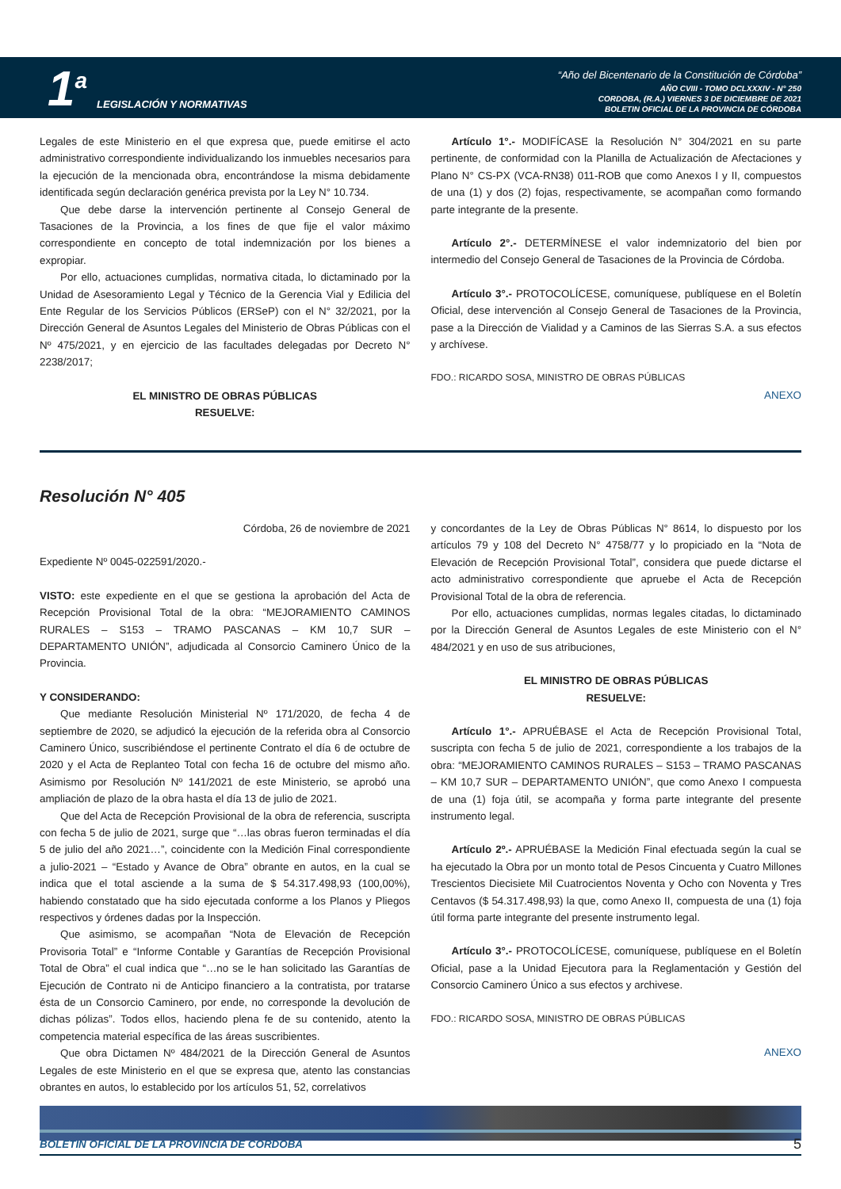1 a LEGISLACIÓN Y NORMATIVAS
“Año del Bicentenario de la Constitución de Córdoba”
AÑO CVIII - TOMO DCLXXXIV - N° 250
CORDOBA, (R.A.) VIERNES 3 DE DICIEMBRE DE 2021
BOLETIN OFICIAL DE LA PROVINCIA DE CÓRDOBA
Legales de este Ministerio en el que expresa que, puede emitirse el acto administrativo correspondiente individualizando los inmuebles necesarios para la ejecución de la mencionada obra, encontrándose la misma debidamente identificada según declaración genérica prevista por la Ley N° 10.734.
Que debe darse la intervención pertinente al Consejo General de Tasaciones de la Provincia, a los fines de que fije el valor máximo correspondiente en concepto de total indemnización por los bienes a expropiar.
Por ello, actuaciones cumplidas, normativa citada, lo dictaminado por la Unidad de Asesoramiento Legal y Técnico de la Gerencia Vial y Edilicia del Ente Regular de los Servicios Públicos (ERSeP) con el N° 32/2021, por la Dirección General de Asuntos Legales del Ministerio de Obras Públicas con el Nº 475/2021, y en ejercicio de las facultades delegadas por Decreto N° 2238/2017;
EL MINISTRO DE OBRAS PÚBLICAS
RESUELVE:
Artículo 1°.- MODIFÍCASE la Resolución N° 304/2021 en su parte pertinente, de conformidad con la Planilla de Actualización de Afectaciones y Plano N° CS-PX (VCA-RN38) 011-ROB que como Anexos I y II, compuestos de una (1) y dos (2) fojas, respectivamente, se acompañan como formando parte integrante de la presente.
Artículo 2°.- DETERMÍNESE el valor indemnizatorio del bien por intermedio del Consejo General de Tasaciones de la Provincia de Córdoba.
Artículo 3°.- PROTOCOLÍCESE, comuníquese, publíquese en el Boletín Oficial, dese intervención al Consejo General de Tasaciones de la Provincia, pase a la Dirección de Vialidad y a Caminos de las Sierras S.A. a sus efectos y archívese.
FDO.: RICARDO SOSA, MINISTRO DE OBRAS PÚBLICAS
ANEXO
Resolución N° 405
Córdoba, 26 de noviembre de 2021
Expediente Nº 0045-022591/2020.-
VISTO: este expediente en el que se gestiona la aprobación del Acta de Recepción Provisional Total de la obra: “MEJORAMIENTO CAMINOS RURALES – S153 – TRAMO PASCANAS – KM 10,7 SUR – DEPARTAMENTO UNIÓN”, adjudicada al Consorcio Caminero Único de la Provincia.
Y CONSIDERANDO:
Que mediante Resolución Ministerial Nº 171/2020, de fecha 4 de septiembre de 2020, se adjudicó la ejecución de la referida obra al Consorcio Caminero Único, suscribiéndose el pertinente Contrato el día 6 de octubre de 2020 y el Acta de Replanteo Total con fecha 16 de octubre del mismo año. Asimismo por Resolución Nº 141/2021 de este Ministerio, se aprobó una ampliación de plazo de la obra hasta el día 13 de julio de 2021.
Que del Acta de Recepción Provisional de la obra de referencia, suscripta con fecha 5 de julio de 2021, surge que “…las obras fueron terminadas el día 5 de julio del año 2021…”, coincidente con la Medición Final correspondiente a julio-2021 – “Estado y Avance de Obra” obrante en autos, en la cual se indica que el total asciende a la suma de $ 54.317.498,93 (100,00%), habiendo constatado que ha sido ejecutada conforme a los Planos y Pliegos respectivos y órdenes dadas por la Inspección.
Que asimismo, se acompañan “Nota de Elevación de Recepción Provisoria Total” e “Informe Contable y Garantías de Recepción Provisional Total de Obra” el cual indica que “…no se le han solicitado las Garantías de Ejecución de Contrato ni de Anticipo financiero a la contratista, por tratarse ésta de un Consorcio Caminero, por ende, no corresponde la devolución de dichas pólizas”. Todos ellos, haciendo plena fe de su contenido, atento la competencia material específica de las áreas suscribientes.
Que obra Dictamen Nº 484/2021 de la Dirección General de Asuntos Legales de este Ministerio en el que se expresa que, atento las constancias obrantes en autos, lo establecido por los artículos 51, 52, correlativos
y concordantes de la Ley de Obras Públicas N° 8614, lo dispuesto por los artículos 79 y 108 del Decreto N° 4758/77 y lo propiciado en la “Nota de Elevación de Recepción Provisional Total”, considera que puede dictarse el acto administrativo correspondiente que apruebe el Acta de Recepción Provisional Total de la obra de referencia.
Por ello, actuaciones cumplidas, normas legales citadas, lo dictaminado por la Dirección General de Asuntos Legales de este Ministerio con el N° 484/2021 y en uso de sus atribuciones,
EL MINISTRO DE OBRAS PÚBLICAS
RESUELVE:
Artículo 1°.- APRUÉBASE el Acta de Recepción Provisional Total, suscripta con fecha 5 de julio de 2021, correspondiente a los trabajos de la obra: “MEJORAMIENTO CAMINOS RURALES – S153 – TRAMO PASCANAS – KM 10,7 SUR – DEPARTAMENTO UNIÓN”, que como Anexo I compuesta de una (1) foja útil, se acompaña y forma parte integrante del presente instrumento legal.
Artículo 2º.- APRUÉBASE la Medición Final efectuada según la cual se ha ejecutado la Obra por un monto total de Pesos Cincuenta y Cuatro Millones Trescientos Diecisiete Mil Cuatrocientos Noventa y Ocho con Noventa y Tres Centavos ($ 54.317.498,93) la que, como Anexo II, compuesta de una (1) foja útil forma parte integrante del presente instrumento legal.
Artículo 3°.- PROTOCOLÍCESE, comuníquese, publíquese en el Boletín Oficial, pase a la Unidad Ejecutora para la Reglamentación y Gestión del Consorcio Caminero Único a sus efectos y archivese.
FDO.: RICARDO SOSA, MINISTRO DE OBRAS PÚBLICAS
ANEXO
BOLETIN OFICIAL DE LA PROVINCIA DE CORDOBA 5